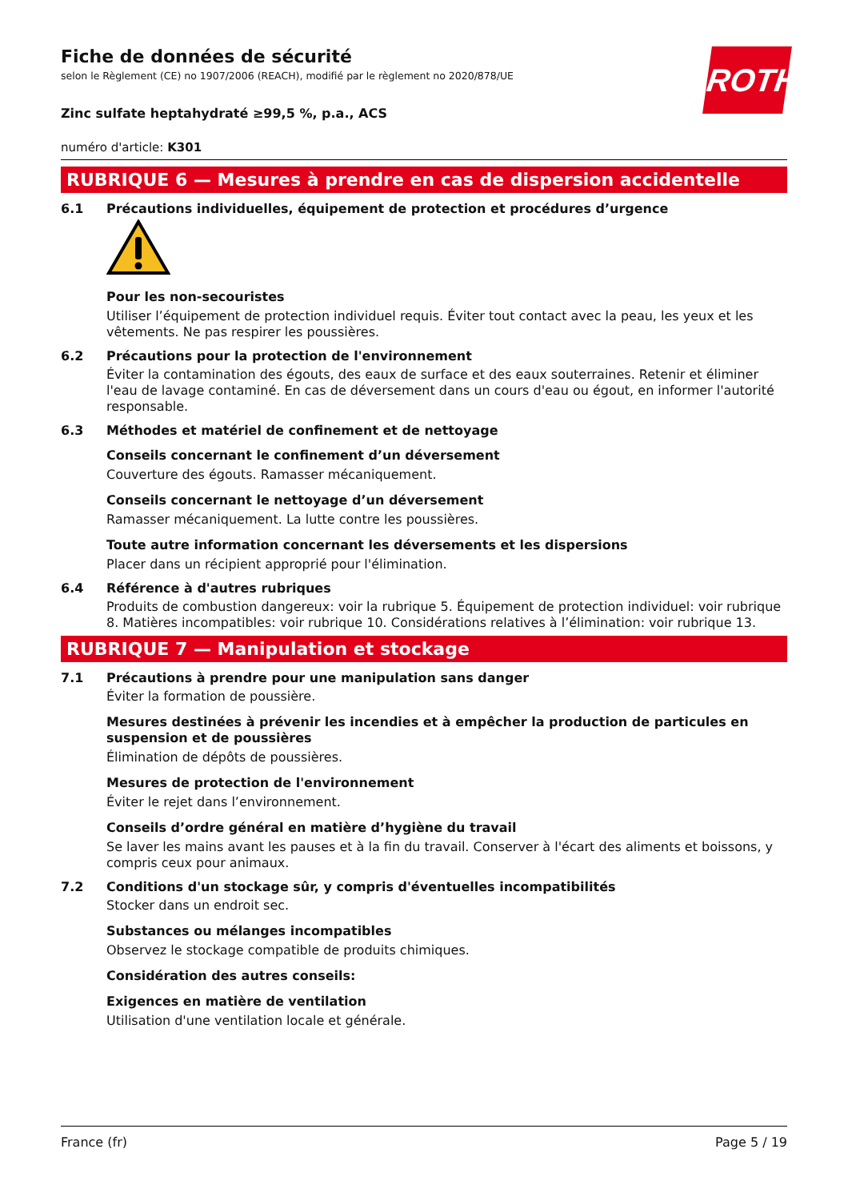ROTH
Fiche de données de sécurité
selon le Règlement (CE) no 1907/2006 (REACH), modifié par le règlement no 2020/878/UE
Zinc sulfate heptahydraté ≥99,5 %, p.a., ACS
numéro d'article: K301
RUBRIQUE 6 — Mesures à prendre en cas de dispersion accidentelle
6.1 Précautions individuelles, équipement de protection et procédures d’urgence
Pour les non-secouristes
Utiliser l’équipement de protection individuel requis. Éviter tout contact avec la peau, les yeux et les vêtements. Ne pas respirer les poussières.
6.2 Précautions pour la protection de l'environnement
Éviter la contamination des égouts, des eaux de surface et des eaux souterraines. Retenir et éliminer l'eau de lavage contaminé. En cas de déversement dans un cours d'eau ou égout, en informer l'autorité responsable.
6.3 Méthodes et matériel de confinement et de nettoyage
Conseils concernant le confinement d’un déversement
Couverture des égouts. Ramasser mécaniquement.
Conseils concernant le nettoyage d’un déversement
Ramasser mécaniquement. La lutte contre les poussières.
Toute autre information concernant les déversements et les dispersions
Placer dans un récipient approprié pour l'élimination.
6.4 Référence à d'autres rubriques
Produits de combustion dangereux: voir la rubrique 5. Équipement de protection individuel: voir rubrique 8. Matières incompatibles: voir rubrique 10. Considérations relatives à l’élimination: voir rubrique 13.
RUBRIQUE 7 — Manipulation et stockage
7.1 Précautions à prendre pour une manipulation sans danger
Éviter la formation de poussière.
Mesures destinées à prévenir les incendies et à empêcher la production de particules en suspension et de poussières
Élimination de dépôts de poussières.
Mesures de protection de l'environnement
Éviter le rejet dans l’environnement.
Conseils d’ordre général en matière d’hygiène du travail
Se laver les mains avant les pauses et à la fin du travail. Conserver à l'écart des aliments et boissons, y compris ceux pour animaux.
7.2 Conditions d'un stockage sûr, y compris d'éventuelles incompatibilités
Stocker dans un endroit sec.
Substances ou mélanges incompatibles
Observez le stockage compatible de produits chimiques.
Considération des autres conseils:
Exigences en matière de ventilation
Utilisation d'une ventilation locale et générale.
France (fr) Page 5 / 19